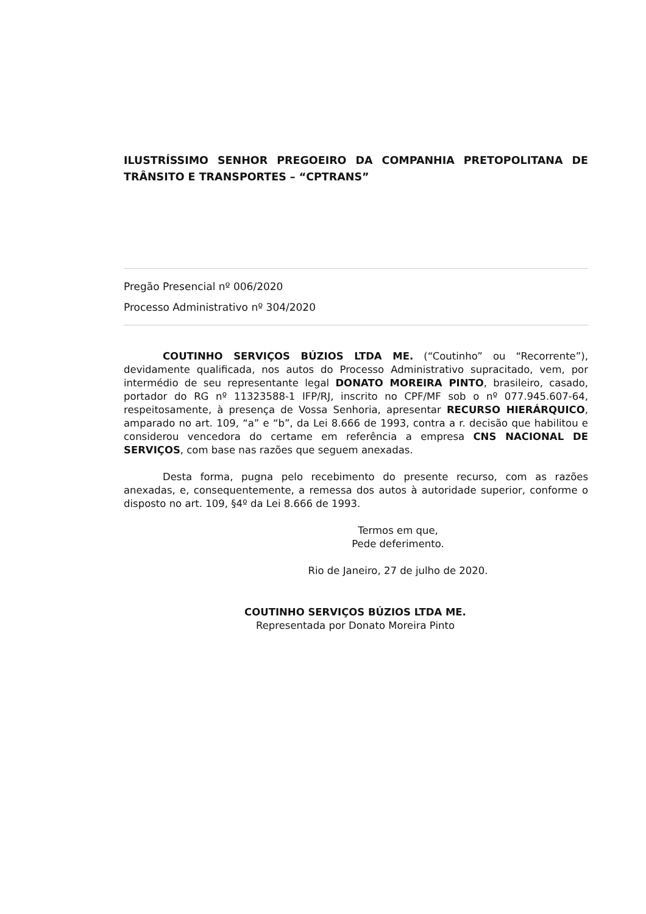ILUSTRÍSSIMO SENHOR PREGOEIRO DA COMPANHIA PRETOPOLITANA DE TRÂNSITO E TRANSPORTES – “CPTRANS”
Pregão Presencial nº 006/2020
Processo Administrativo nº 304/2020
COUTINHO SERVIÇOS BÚZIOS LTDA ME. (“Coutinho” ou “Recorrente”), devidamente qualificada, nos autos do Processo Administrativo supracitado, vem, por intermédio de seu representante legal DONATO MOREIRA PINTO, brasileiro, casado, portador do RG nº 11323588-1 IFP/RJ, inscrito no CPF/MF sob o nº 077.945.607-64, respeitosamente, à presença de Vossa Senhoria, apresentar RECURSO HIERÁRQUICO, amparado no art. 109, “a” e “b”, da Lei 8.666 de 1993, contra a r. decisão que habilitou e considerou vencedora do certame em referência a empresa CNS NACIONAL DE SERVIÇOS, com base nas razões que seguem anexadas.
Desta forma, pugna pelo recebimento do presente recurso, com as razões anexadas, e, consequentemente, a remessa dos autos à autoridade superior, conforme o disposto no art. 109, §4º da Lei 8.666 de 1993.
Termos em que,
Pede deferimento.
Rio de Janeiro, 27 de julho de 2020.
COUTINHO SERVIÇOS BÚZIOS LTDA ME.
Representada por Donato Moreira Pinto